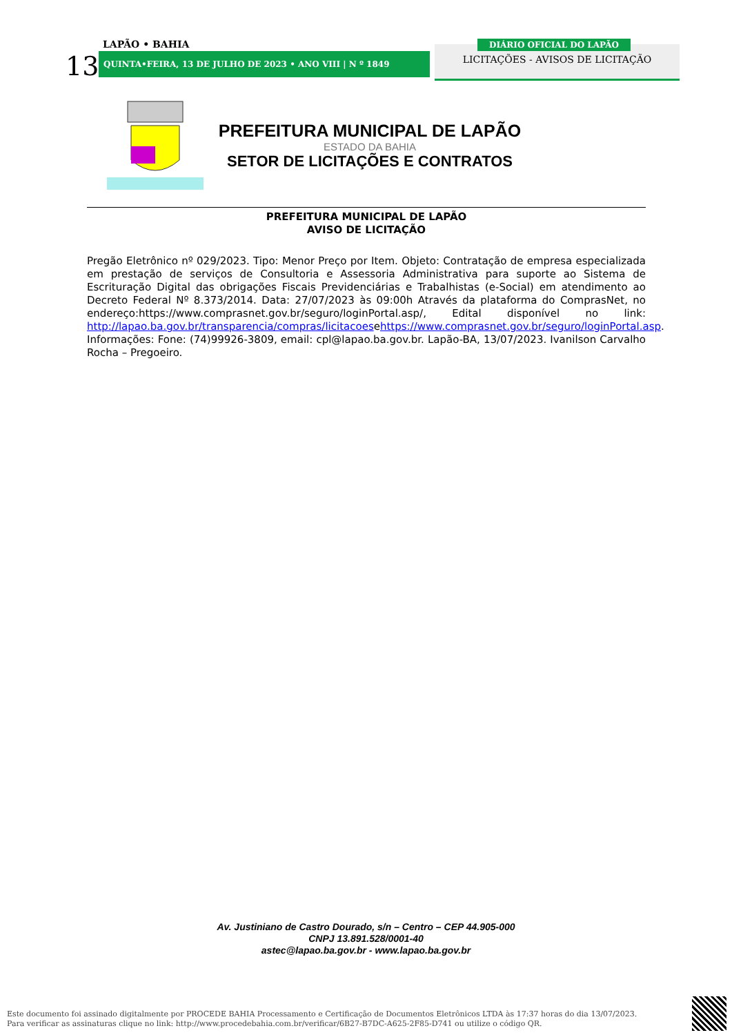LAPÃO • BAHIA
13 QUINTA•FEIRA, 13 DE JULHO DE 2023 • ANO VIII | N º 1849
DIÁRIO OFICIAL DO LAPÃO
LICITAÇÕES - AVISOS DE LICITAÇÃO
PREFEITURA MUNICIPAL DE LAPÃO
ESTADO DA BAHIA
SETOR DE LICITAÇÕES E CONTRATOS
PREFEITURA MUNICIPAL DE LAPÃO
AVISO DE LICITAÇÃO
Pregão Eletrônico nº 029/2023. Tipo: Menor Preço por Item. Objeto: Contratação de empresa especializada em prestação de serviços de Consultoria e Assessoria Administrativa para suporte ao Sistema de Escrituração Digital das obrigações Fiscais Previdenciárias e Trabalhistas (e-Social) em atendimento ao Decreto Federal Nº 8.373/2014. Data: 27/07/2023 às 09:00h Através da plataforma do ComprasNet, no endereço:https://www.comprasnet.gov.br/seguro/loginPortal.asp/, Edital disponível no link: http://lapao.ba.gov.br/transparencia/compras/licitacoesehttps://www.comprasnet.gov.br/seguro/loginPortal.asp. Informações: Fone: (74)99926-3809, email: cpl@lapao.ba.gov.br. Lapão-BA, 13/07/2023. Ivanilson Carvalho Rocha – Pregoeiro.
Av. Justiniano de Castro Dourado, s/n – Centro – CEP 44.905-000
CNPJ 13.891.528/0001-40
astec@lapao.ba.gov.br - www.lapao.ba.gov.br
Este documento foi assinado digitalmente por PROCEDE BAHIA Processamento e Certificação de Documentos Eletrônicos LTDA às 17:37 horas do dia 13/07/2023.
Para verificar as assinaturas clique no link: http://www.procedebahia.com.br/verificar/6B27-B7DC-A625-2F85-D741 ou utilize o código QR.